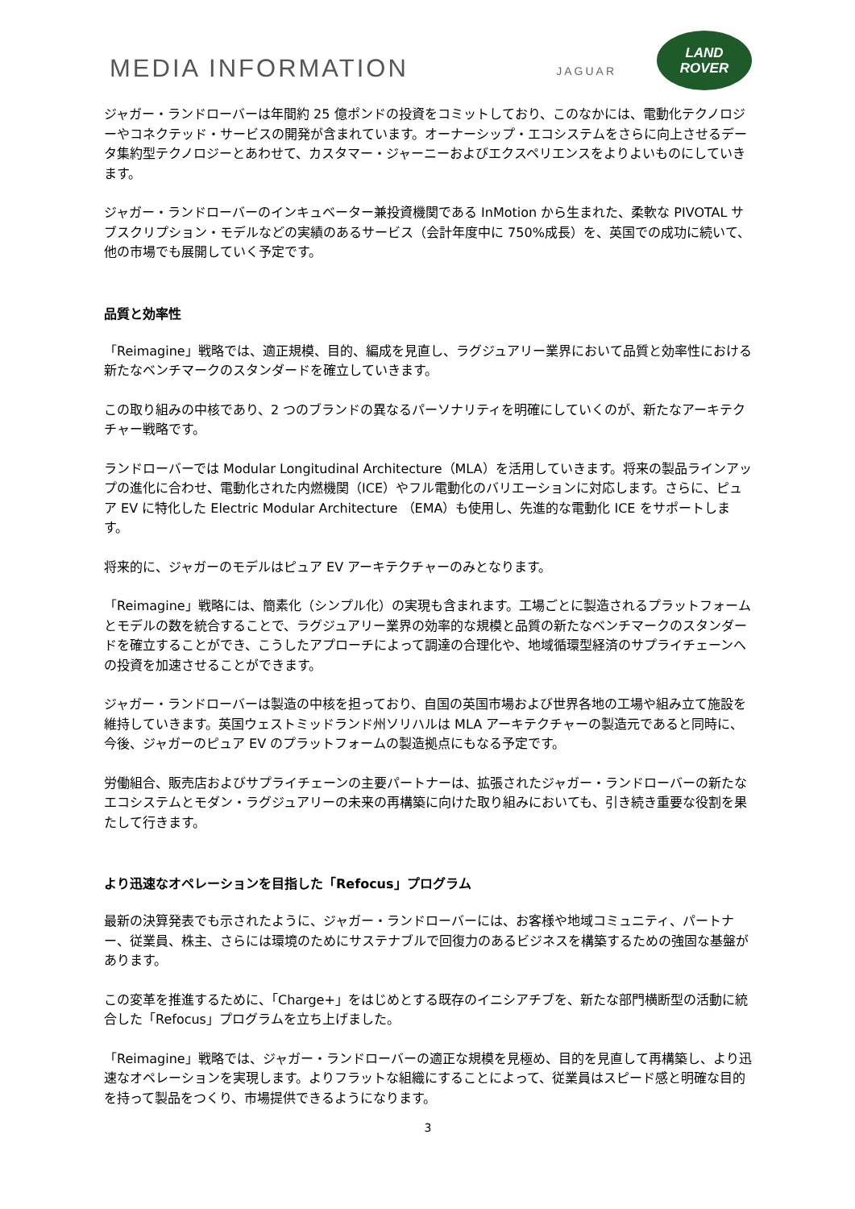MEDIA INFORMATION
JAGUAR
LAND
ROVER
ジャガー・ランドローバーは年間約 25 億ポンドの投資をコミットしており、このなかには、電動化テクノロジーやコネクテッド・サービスの開発が含まれています。オーナーシップ・エコシステムをさらに向上させるデータ集約型テクノロジーとあわせて、カスタマー・ジャーニーおよびエクスペリエンスをよりよいものにしていきます。
ジャガー・ランドローバーのインキュベーター兼投資機関である InMotion から生まれた、柔軟な PIVOTAL サブスクリプション・モデルなどの実績のあるサービス（会計年度中に 750%成長）を、英国での成功に続いて、他の市場でも展開していく予定です。
品質と効率性
「Reimagine」戦略では、適正規模、目的、編成を見直し、ラグジュアリー業界において品質と効率性における新たなベンチマークのスタンダードを確立していきます。
この取り組みの中核であり、2 つのブランドの異なるパーソナリティを明確にしていくのが、新たなアーキテクチャー戦略です。
ランドローバーでは Modular Longitudinal Architecture（MLA）を活用していきます。将来の製品ラインアップの進化に合わせ、電動化された内燃機関（ICE）やフル電動化のバリエーションに対応します。さらに、ピュア EV に特化した Electric Modular Architecture （EMA）も使用し、先進的な電動化 ICE をサポートします。
将来的に、ジャガーのモデルはピュア EV アーキテクチャーのみとなります。
「Reimagine」戦略には、簡素化（シンプル化）の実現も含まれます。工場ごとに製造されるプラットフォームとモデルの数を統合することで、ラグジュアリー業界の効率的な規模と品質の新たなベンチマークのスタンダードを確立することができ、こうしたアプローチによって調達の合理化や、地域循環型経済のサプライチェーンへの投資を加速させることができます。
ジャガー・ランドローバーは製造の中核を担っており、自国の英国市場および世界各地の工場や組み立て施設を維持していきます。英国ウェストミッドランド州ソリハルは MLA アーキテクチャーの製造元であると同時に、今後、ジャガーのピュア EV のプラットフォームの製造拠点にもなる予定です。
労働組合、販売店およびサプライチェーンの主要パートナーは、拡張されたジャガー・ランドローバーの新たなエコシステムとモダン・ラグジュアリーの未来の再構築に向けた取り組みにおいても、引き続き重要な役割を果たして行きます。
より迅速なオペレーションを目指した「Refocus」プログラム
最新の決算発表でも示されたように、ジャガー・ランドローバーには、お客様や地域コミュニティ、パートナー、従業員、株主、さらには環境のためにサステナブルで回復力のあるビジネスを構築するための強固な基盤があります。
この変革を推進するために、「Charge+」をはじめとする既存のイニシアチブを、新たな部門横断型の活動に統合した「Refocus」プログラムを立ち上げました。
「Reimagine」戦略では、ジャガー・ランドローバーの適正な規模を見極め、目的を見直して再構築し、より迅速なオペレーションを実現します。よりフラットな組織にすることによって、従業員はスピード感と明確な目的を持って製品をつくり、市場提供できるようになります。
3